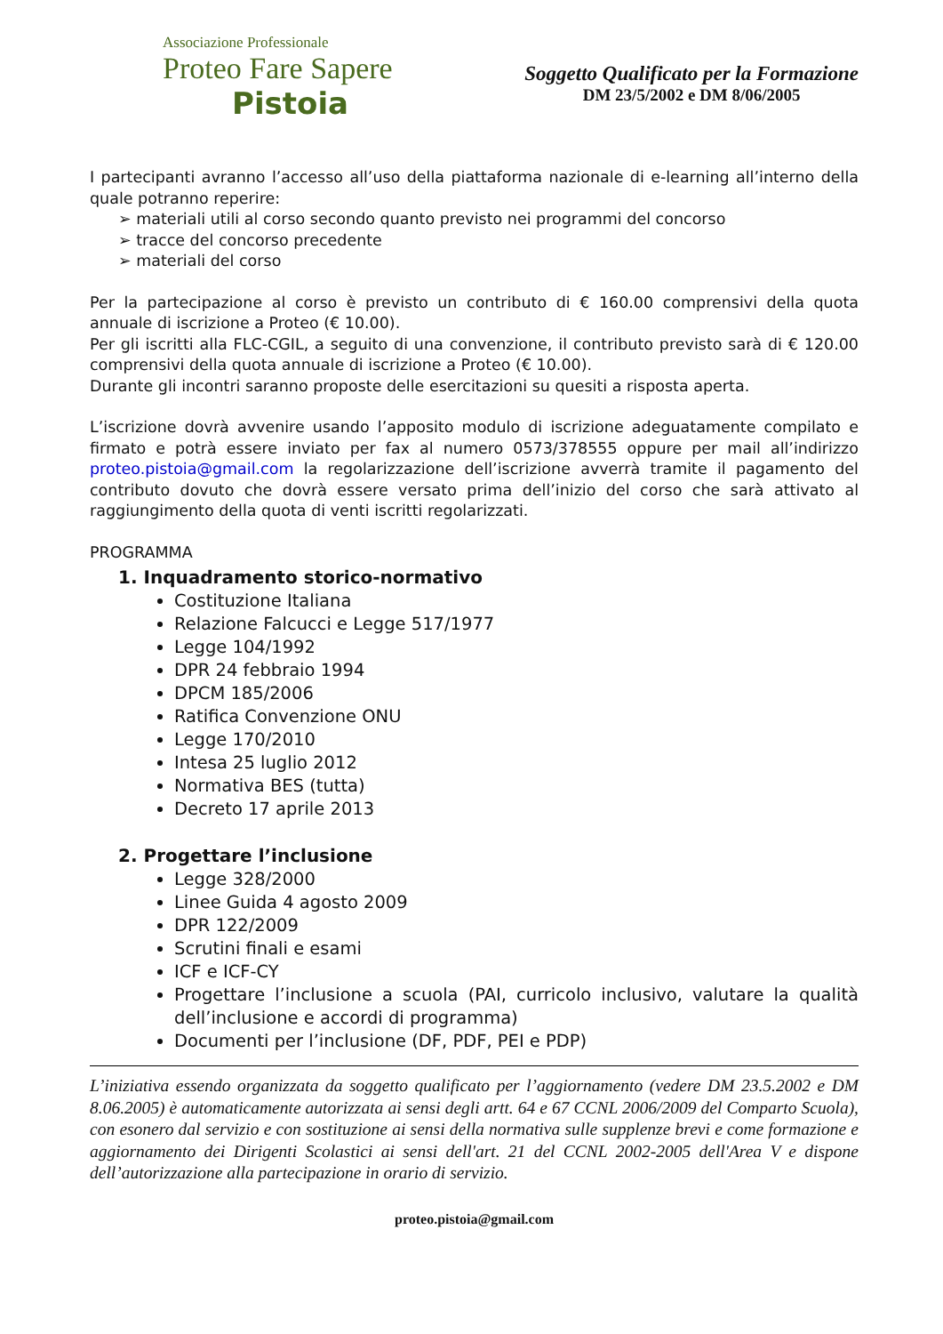Associazione Professionale
Proteo Fare Sapere
Pistoia
Soggetto Qualificato per la Formazione
DM 23/5/2002 e DM 8/06/2005
I partecipanti avranno l’accesso all’uso della piattaforma nazionale di e-learning all’interno della quale potranno reperire:
➢ materiali utili al corso secondo quanto previsto nei programmi del concorso
➢ tracce del concorso precedente
➢ materiali del corso
Per la partecipazione al corso è previsto un contributo di € 160.00 comprensivi della quota annuale di iscrizione a Proteo (€ 10.00).
Per gli iscritti alla FLC-CGIL, a seguito di una convenzione, il contributo previsto sarà di € 120.00 comprensivi della quota annuale di iscrizione a Proteo (€ 10.00).
Durante gli incontri saranno proposte delle esercitazioni su quesiti a risposta aperta.
L’iscrizione dovrà avvenire usando l’apposito modulo di iscrizione adeguatamente compilato e firmato e potrà essere inviato per fax al numero 0573/378555 oppure per mail all’indirizzo proteo.pistoia@gmail.com la regolarizzazione dell’iscrizione avverrà tramite il pagamento del contributo dovuto che dovrà essere versato prima dell’inizio del corso che sarà attivato al raggiungimento della quota di venti iscritti regolarizzati.
PROGRAMMA
1. Inquadramento storico-normativo
Costituzione Italiana
Relazione Falcucci e Legge 517/1977
Legge 104/1992
DPR 24 febbraio 1994
DPCM 185/2006
Ratifica Convenzione ONU
Legge 170/2010
Intesa 25 luglio 2012
Normativa BES (tutta)
Decreto 17 aprile 2013
2. Progettare l’inclusione
Legge 328/2000
Linee Guida 4 agosto 2009
DPR 122/2009
Scrutini finali e esami
ICF e ICF-CY
Progettare l’inclusione a scuola (PAI, curricolo inclusivo, valutare la qualità dell’inclusione e accordi di programma)
Documenti per l’inclusione (DF, PDF, PEI e PDP)
L’iniziativa essendo organizzata da soggetto qualificato per l’aggiornamento (vedere DM 23.5.2002 e DM 8.06.2005) è automaticamente autorizzata ai sensi degli artt. 64 e 67 CCNL 2006/2009 del Comparto Scuola), con esonero dal servizio e con sostituzione ai sensi della normativa sulle supplenze brevi e come formazione e aggiornamento dei Dirigenti Scolastici ai sensi dell'art. 21 del CCNL 2002-2005 dell'Area V e dispone dell’autorizzazione alla partecipazione in orario di servizio.
proteo.pistoia@gmail.com